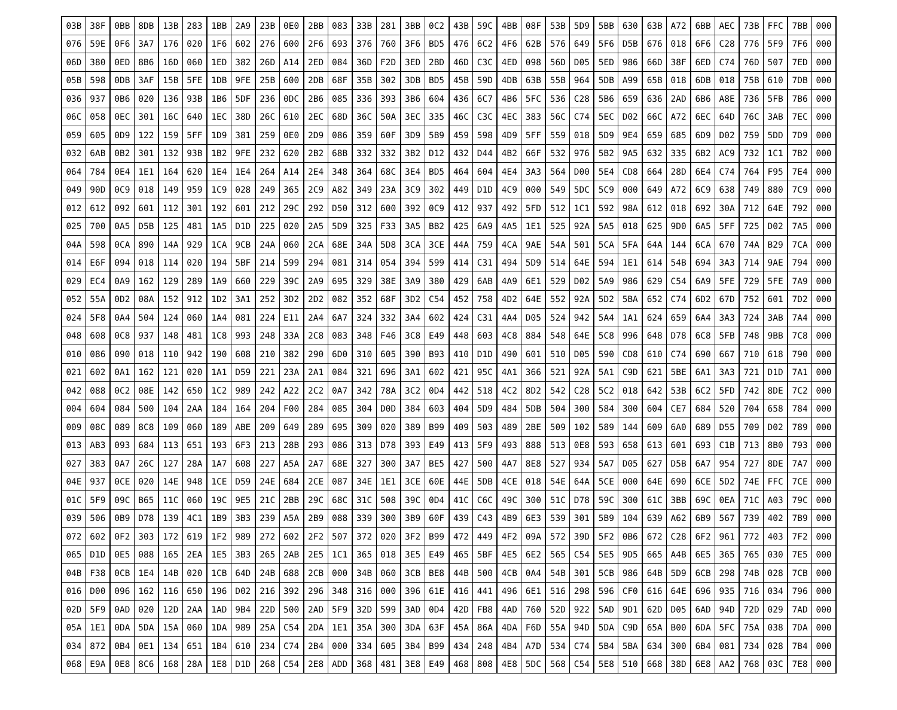| 03B | 38F | 0BB | 8DB | 13B | 283 | 1BB | 2A9 | 23B | 0E0 | 2BB | 083 | 33B | 281 | 3BB | 0C2 | 43B | 59C | 4BB | 08F | 53B | 5D9 | 5BB | 630 | 63B | A72 | 6BB | AEC | 73B | FFC | 7BB | 000 |
| 076 | 59E | 0F6 | 3A7 | 176 | 020 | 1F6 | 602 | 276 | 600 | 2F6 | 693 | 376 | 760 | 3F6 | BD5 | 476 | 6C2 | 4F6 | 62B | 576 | 649 | 5F6 | D5B | 676 | 018 | 6F6 | C28 | 776 | 5F9 | 7F6 | 000 |
| 06D | 380 | 0ED | 8B6 | 16D | 060 | 1ED | 382 | 26D | A14 | 2ED | 084 | 36D | F2D | 3ED | 2BD | 46D | C3C | 4ED | 098 | 56D | D05 | 5ED | 986 | 66D | 38F | 6ED | C74 | 76D | 507 | 7ED | 000 |
| 05B | 598 | 0DB | 3AF | 15B | 5FE | 1DB | 9FE | 25B | 600 | 2DB | 68F | 35B | 302 | 3DB | BD5 | 45B | 59D | 4DB | 63B | 55B | 964 | 5DB | A99 | 65B | 018 | 6DB | 018 | 75B | 610 | 7DB | 000 |
| 036 | 937 | 0B6 | 020 | 136 | 93B | 1B6 | 5DF | 236 | 0DC | 2B6 | 085 | 336 | 393 | 3B6 | 604 | 436 | 6C7 | 4B6 | 5FC | 536 | C28 | 5B6 | 659 | 636 | 2AD | 6B6 | A8E | 736 | 5FB | 7B6 | 000 |
| 06C | 058 | 0EC | 301 | 16C | 640 | 1EC | 38D | 26C | 610 | 2EC | 68D | 36C | 50A | 3EC | 335 | 46C | C3C | 4EC | 383 | 56C | C74 | 5EC | D02 | 66C | A72 | 6EC | 64D | 76C | 3AB | 7EC | 000 |
| 059 | 605 | 0D9 | 122 | 159 | 5FF | 1D9 | 381 | 259 | 0E0 | 2D9 | 086 | 359 | 60F | 3D9 | 5B9 | 459 | 598 | 4D9 | 5FF | 559 | 018 | 5D9 | 9E4 | 659 | 685 | 6D9 | D02 | 759 | 5DD | 7D9 | 000 |
| 032 | 6AB | 0B2 | 301 | 132 | 93B | 1B2 | 9FE | 232 | 620 | 2B2 | 68B | 332 | 332 | 3B2 | D12 | 432 | D44 | 4B2 | 66F | 532 | 976 | 5B2 | 9A5 | 632 | 335 | 6B2 | AC9 | 732 | 1C1 | 7B2 | 000 |
| 064 | 784 | 0E4 | 1E1 | 164 | 620 | 1E4 | 1E4 | 264 | A14 | 2E4 | 348 | 364 | 68C | 3E4 | BD5 | 464 | 604 | 4E4 | 3A3 | 564 | D00 | 5E4 | CD8 | 664 | 28D | 6E4 | C74 | 764 | F95 | 7E4 | 000 |
| 049 | 90D | 0C9 | 018 | 149 | 959 | 1C9 | 028 | 249 | 365 | 2C9 | A82 | 349 | 23A | 3C9 | 302 | 449 | D1D | 4C9 | 000 | 549 | 5DC | 5C9 | 000 | 649 | A72 | 6C9 | 638 | 749 | 880 | 7C9 | 000 |
| 012 | 612 | 092 | 601 | 112 | 301 | 192 | 601 | 212 | 29C | 292 | D50 | 312 | 600 | 392 | 0C9 | 412 | 937 | 492 | 5FD | 512 | 1C1 | 592 | 98A | 612 | 018 | 692 | 30A | 712 | 64E | 792 | 000 |
| 025 | 700 | 0A5 | D5B | 125 | 481 | 1A5 | D1D | 225 | 020 | 2A5 | 5D9 | 325 | F33 | 3A5 | BB2 | 425 | 6A9 | 4A5 | 1E1 | 525 | 92A | 5A5 | 018 | 625 | 9D0 | 6A5 | 5FF | 725 | D02 | 7A5 | 000 |
| 04A | 598 | 0CA | 890 | 14A | 929 | 1CA | 9CB | 24A | 060 | 2CA | 68E | 34A | 5D8 | 3CA | 3CE | 44A | 759 | 4CA | 9AE | 54A | 501 | 5CA | 5FA | 64A | 144 | 6CA | 670 | 74A | B29 | 7CA | 000 |
| 014 | E6F | 094 | 018 | 114 | 020 | 194 | 5BF | 214 | 599 | 294 | 081 | 314 | 054 | 394 | 599 | 414 | C31 | 494 | 5D9 | 514 | 64E | 594 | 1E1 | 614 | 54B | 694 | 3A3 | 714 | 9AE | 794 | 000 |
| 029 | EC4 | 0A9 | 162 | 129 | 289 | 1A9 | 660 | 229 | 39C | 2A9 | 695 | 329 | 38E | 3A9 | 380 | 429 | 6AB | 4A9 | 6E1 | 529 | D02 | 5A9 | 986 | 629 | C54 | 6A9 | 5FE | 729 | 5FE | 7A9 | 000 |
| 052 | 55A | 0D2 | 08A | 152 | 912 | 1D2 | 3A1 | 252 | 3D2 | 2D2 | 082 | 352 | 68F | 3D2 | C54 | 452 | 758 | 4D2 | 64E | 552 | 92A | 5D2 | 5BA | 652 | C74 | 6D2 | 67D | 752 | 601 | 7D2 | 000 |
| 024 | 5F8 | 0A4 | 504 | 124 | 060 | 1A4 | 081 | 224 | E11 | 2A4 | 6A7 | 324 | 332 | 3A4 | 602 | 424 | C31 | 4A4 | D05 | 524 | 942 | 5A4 | 1A1 | 624 | 659 | 6A4 | 3A3 | 724 | 3AB | 7A4 | 000 |
| 048 | 608 | 0C8 | 937 | 148 | 481 | 1C8 | 993 | 248 | 33A | 2C8 | 083 | 348 | F46 | 3C8 | E49 | 448 | 603 | 4C8 | 884 | 548 | 64E | 5C8 | 996 | 648 | D78 | 6C8 | 5FB | 748 | 9BB | 7C8 | 000 |
| 010 | 086 | 090 | 018 | 110 | 942 | 190 | 608 | 210 | 382 | 290 | 6D0 | 310 | 605 | 390 | B93 | 410 | D1D | 490 | 601 | 510 | D05 | 590 | CD8 | 610 | C74 | 690 | 667 | 710 | 618 | 790 | 000 |
| 021 | 602 | 0A1 | 162 | 121 | 020 | 1A1 | D59 | 221 | 23A | 2A1 | 084 | 321 | 696 | 3A1 | 602 | 421 | 95C | 4A1 | 366 | 521 | 92A | 5A1 | C9D | 621 | 5BE | 6A1 | 3A3 | 721 | D1D | 7A1 | 000 |
| 042 | 088 | 0C2 | 08E | 142 | 650 | 1C2 | 989 | 242 | A22 | 2C2 | 0A7 | 342 | 78A | 3C2 | 0D4 | 442 | 518 | 4C2 | 8D2 | 542 | C28 | 5C2 | 018 | 642 | 53B | 6C2 | 5FD | 742 | 8DE | 7C2 | 000 |
| 004 | 604 | 084 | 500 | 104 | 2AA | 184 | 164 | 204 | F00 | 284 | 085 | 304 | D0D | 384 | 603 | 404 | 5D9 | 484 | 5DB | 504 | 300 | 584 | 300 | 604 | CE7 | 684 | 520 | 704 | 658 | 784 | 000 |
| 009 | 08C | 089 | 8C8 | 109 | 060 | 189 | ABE | 209 | 649 | 289 | 695 | 309 | 020 | 389 | B99 | 409 | 503 | 489 | 2BE | 509 | 102 | 589 | 144 | 609 | 6A0 | 689 | D55 | 709 | D02 | 789 | 000 |
| 013 | AB3 | 093 | 684 | 113 | 651 | 193 | 6F3 | 213 | 28B | 293 | 086 | 313 | D78 | 393 | E49 | 413 | 5F9 | 493 | 888 | 513 | 0E8 | 593 | 658 | 613 | 601 | 693 | C1B | 713 | 8B0 | 793 | 000 |
| 027 | 383 | 0A7 | 26C | 127 | 28A | 1A7 | 608 | 227 | A5A | 2A7 | 68E | 327 | 300 | 3A7 | BE5 | 427 | 500 | 4A7 | 8E8 | 527 | 934 | 5A7 | D05 | 627 | D5B | 6A7 | 954 | 727 | 8DE | 7A7 | 000 |
| 04E | 937 | 0CE | 020 | 14E | 948 | 1CE | D59 | 24E | 684 | 2CE | 087 | 34E | 1E1 | 3CE | 60E | 44E | 5DB | 4CE | 018 | 54E | 64A | 5CE | 000 | 64E | 690 | 6CE | 5D2 | 74E | FFC | 7CE | 000 |
| 01C | 5F9 | 09C | B65 | 11C | 060 | 19C | 9E5 | 21C | 2BB | 29C | 68C | 31C | 508 | 39C | 0D4 | 41C | C6C | 49C | 300 | 51C | D78 | 59C | 300 | 61C | 3BB | 69C | 0EA | 71C | A03 | 79C | 000 |
| 039 | 506 | 0B9 | D78 | 139 | 4C1 | 1B9 | 3B3 | 239 | A5A | 2B9 | 088 | 339 | 300 | 3B9 | 60F | 439 | C43 | 4B9 | 6E3 | 539 | 301 | 5B9 | 104 | 639 | A62 | 6B9 | 567 | 739 | 402 | 7B9 | 000 |
| 072 | 602 | 0F2 | 303 | 172 | 619 | 1F2 | 989 | 272 | 602 | 2F2 | 507 | 372 | 020 | 3F2 | B99 | 472 | 449 | 4F2 | 09A | 572 | 39D | 5F2 | 0B6 | 672 | C28 | 6F2 | 961 | 772 | 403 | 7F2 | 000 |
| 065 | D1D | 0E5 | 088 | 165 | 2EA | 1E5 | 3B3 | 265 | 2AB | 2E5 | 1C1 | 365 | 018 | 3E5 | E49 | 465 | 5BF | 4E5 | 6E2 | 565 | C54 | 5E5 | 9D5 | 665 | A4B | 6E5 | 365 | 765 | 030 | 7E5 | 000 |
| 04B | F38 | 0CB | 1E4 | 14B | 020 | 1CB | 64D | 24B | 688 | 2CB | 000 | 34B | 060 | 3CB | BE8 | 44B | 500 | 4CB | 0A4 | 54B | 301 | 5CB | 986 | 64B | 5D9 | 6CB | 298 | 74B | 028 | 7CB | 000 |
| 016 | D00 | 096 | 162 | 116 | 650 | 196 | D02 | 216 | 392 | 296 | 348 | 316 | 000 | 396 | 61E | 416 | 441 | 496 | 6E1 | 516 | 298 | 596 | CF0 | 616 | 64E | 696 | 935 | 716 | 034 | 796 | 000 |
| 02D | 5F9 | 0AD | 020 | 12D | 2AA | 1AD | 9B4 | 22D | 500 | 2AD | 5F9 | 32D | 599 | 3AD | 0D4 | 42D | FB8 | 4AD | 760 | 52D | 922 | 5AD | 9D1 | 62D | D05 | 6AD | 94D | 72D | 029 | 7AD | 000 |
| 05A | 1E1 | 0DA | 5DA | 15A | 060 | 1DA | 989 | 25A | C54 | 2DA | 1E1 | 35A | 300 | 3DA | 63F | 45A | 86A | 4DA | F6D | 55A | 94D | 5DA | C9D | 65A | B00 | 6DA | 5FC | 75A | 038 | 7DA | 000 |
| 034 | 872 | 0B4 | 0E1 | 134 | 651 | 1B4 | 610 | 234 | C74 | 2B4 | 000 | 334 | 605 | 3B4 | B99 | 434 | 248 | 4B4 | A7D | 534 | C74 | 5B4 | 5BA | 634 | 300 | 6B4 | 081 | 734 | 028 | 7B4 | 000 |
| 068 | E9A | 0E8 | 8C6 | 168 | 28A | 1E8 | D1D | 268 | C54 | 2E8 | ADD | 368 | 481 | 3E8 | E49 | 468 | 808 | 4E8 | 5DC | 568 | C54 | 5E8 | 510 | 668 | 38D | 6E8 | AA2 | 768 | 03C | 7E8 | 000 |